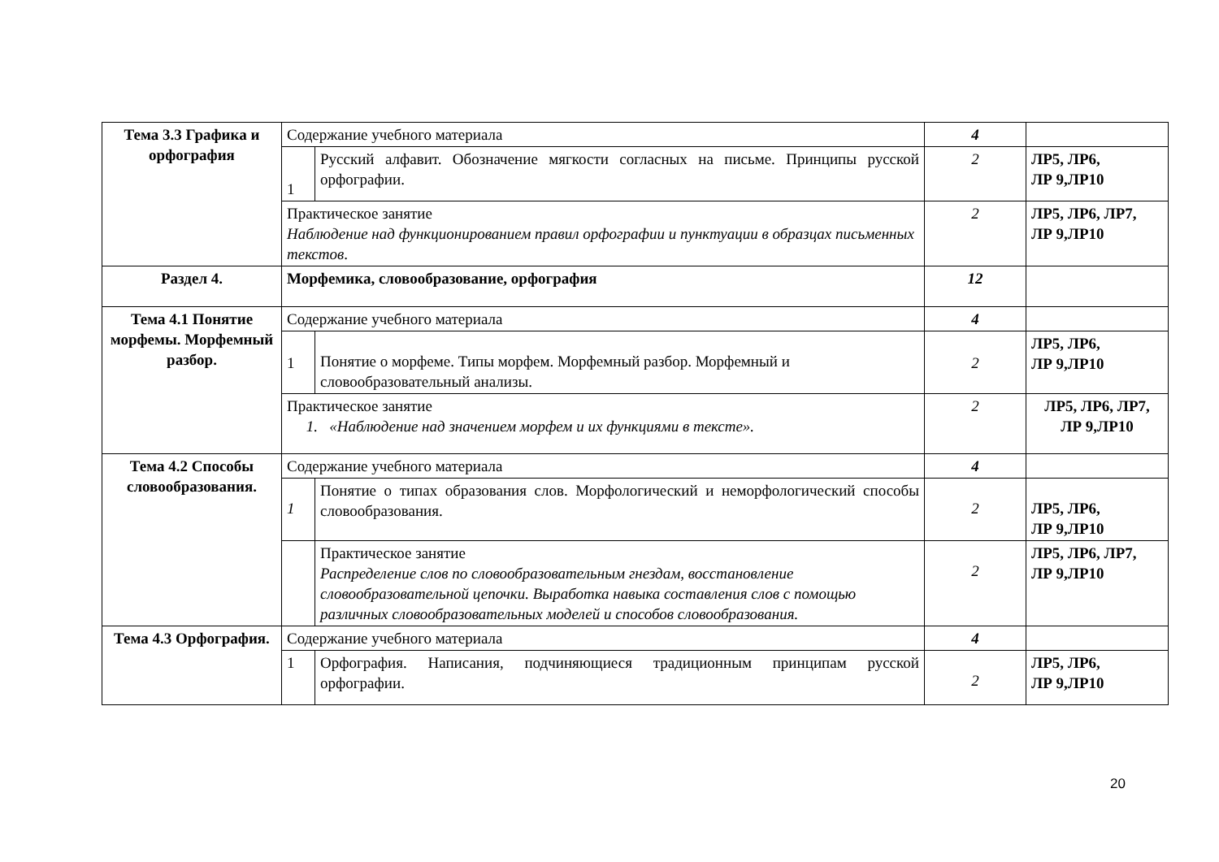| Тема 3.3 Графика и орфография | Содержание учебного материала | | 4 | |
| | 1 | Русский алфавит. Обозначение мягкости согласных на письме. Принципы русской орфографии. | 2 | ЛР5, ЛР6, ЛР 9,ЛР10 |
| | Практическое занятие Наблюдение над функционированием правил орфографии и пунктуации в образцах письменных текстов . | | 2 | ЛР5, ЛР6, ЛР7, ЛР 9,ЛР10 |
| Раздел 4. | Морфемика, словообразование, орфография | | 12 | |
| Тема 4.1 Понятие морфемы. Морфемный разбор. | Содержание учебного материала | | 4 | |
| | 1 | Понятие о морфеме. Типы морфем. Морфемный разбор. Морфемный и словообразовательный анализы. | 2 | ЛР5, ЛР6, ЛР 9,ЛР10 |
| | Практическое занятие 1. «Наблюдение над значением морфем и их функциями в тексте». | | 2 | ЛР5, ЛР6, ЛР7, ЛР 9,ЛР10 |
| Тема 4.2 Способы словообразования. | Содержание учебного материала | | 4 | |
| | 1 | Понятие о типах образования слов. Морфологический и неморфологический способы словообразования. | 2 | ЛР5, ЛР6, ЛР 9,ЛР10 |
| | | Практическое занятие Распределение слов по словообразовательным гнездам, восстановление словообразовательной цепочки. Выработка навыка составления слов с помощью различных словообразовательных моделей и способов словообразования. | 2 | ЛР5, ЛР6, ЛР7, ЛР 9,ЛР10 |
| Тема 4.3 Орфография. | Содержание учебного материала | | 4 | |
| | 1 | Орфография. Написания, подчиняющиеся традиционным принципам русской орфографии. | 2 | ЛР5, ЛР6, ЛР 9,ЛР10 |
20